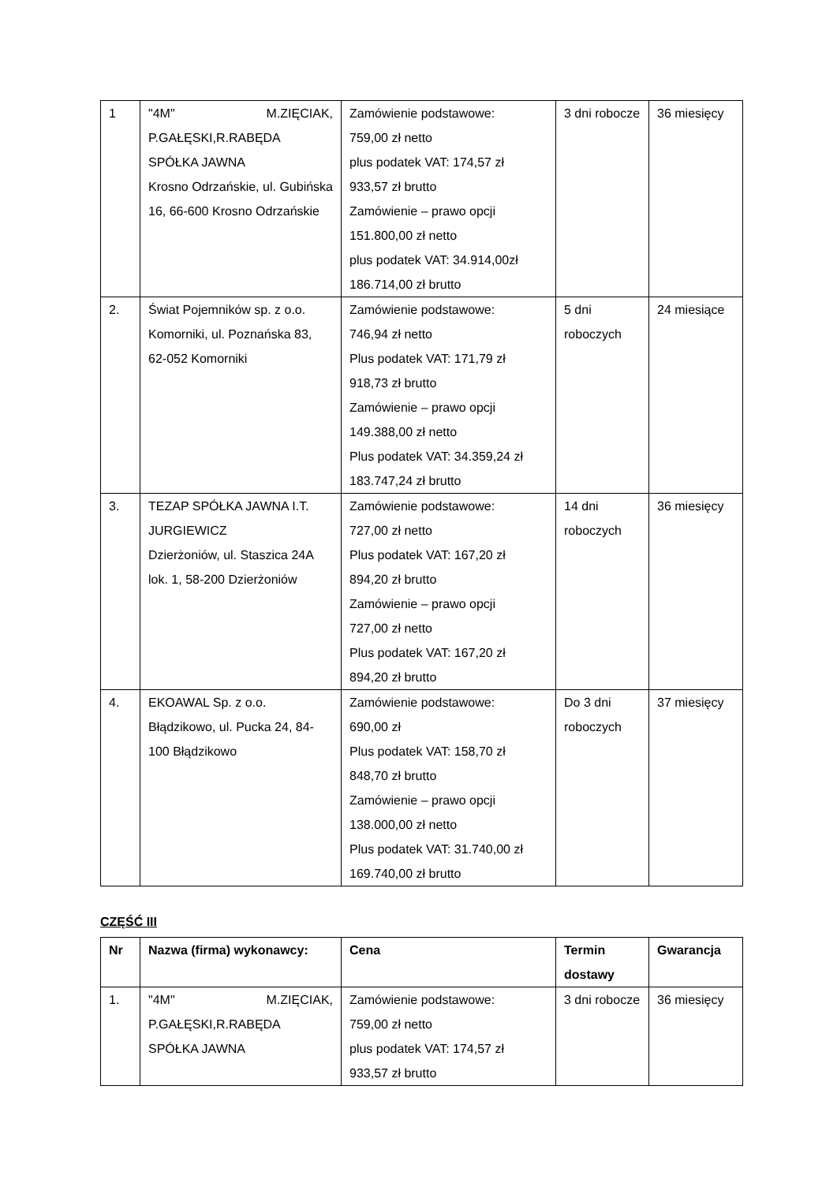| 1 | "4M" M.ZIĘCIAK, P.GAŁĘSKI,R.RABĘDA SPÓŁKA JAWNA Krosno Odrzańskie, ul. Gubińska 16, 66-600 Krosno Odrzańskie | Zamówienie podstawowe: 759,00 zł netto plus podatek VAT: 174,57 zł 933,57 zł brutto Zamówienie – prawo opcji 151.800,00 zł netto plus podatek VAT: 34.914,00zł 186.714,00 zł brutto | 3 dni robocze | 36 miesięcy |
| 2. | Świat Pojemników sp. z o.o. Komorniki, ul. Poznańska 83, 62-052 Komorniki | Zamówienie podstawowe: 746,94 zł netto Plus podatek VAT: 171,79 zł 918,73 zł brutto Zamówienie – prawo opcji 149.388,00 zł netto Plus podatek VAT: 34.359,24 zł 183.747,24 zł brutto | 5 dni roboczych | 24 miesiące |
| 3. | TEZAP SPÓŁKA JAWNA I.T. JURGIEWICZ Dzierżoniów, ul. Staszica 24A lok. 1, 58-200 Dzierżoniów | Zamówienie podstawowe: 727,00 zł netto Plus podatek VAT: 167,20 zł 894,20 zł brutto Zamówienie – prawo opcji 727,00 zł netto Plus podatek VAT: 167,20 zł 894,20 zł brutto | 14 dni roboczych | 36 miesięcy |
| 4. | EKOAWAL Sp. z o.o. Błądzikowo, ul. Pucka 24, 84-100 Błądzikowo | Zamówienie podstawowe: 690,00 zł Plus podatek VAT: 158,70 zł 848,70 zł brutto Zamówienie – prawo opcji 138.000,00 zł netto Plus podatek VAT: 31.740,00 zł 169.740,00 zł brutto | Do 3 dni roboczych | 37 miesięcy |
CZĘŚĆ III
| Nr | Nazwa (firma) wykonawcy: | Cena | Termin dostawy | Gwarancja |
| --- | --- | --- | --- | --- |
| 1. | "4M" M.ZIĘCIAK, P.GAŁĘSKI,R.RABĘDA SPÓŁKA JAWNA | Zamówienie podstawowe: 759,00 zł netto plus podatek VAT: 174,57 zł 933,57 zł brutto | 3 dni robocze | 36 miesięcy |